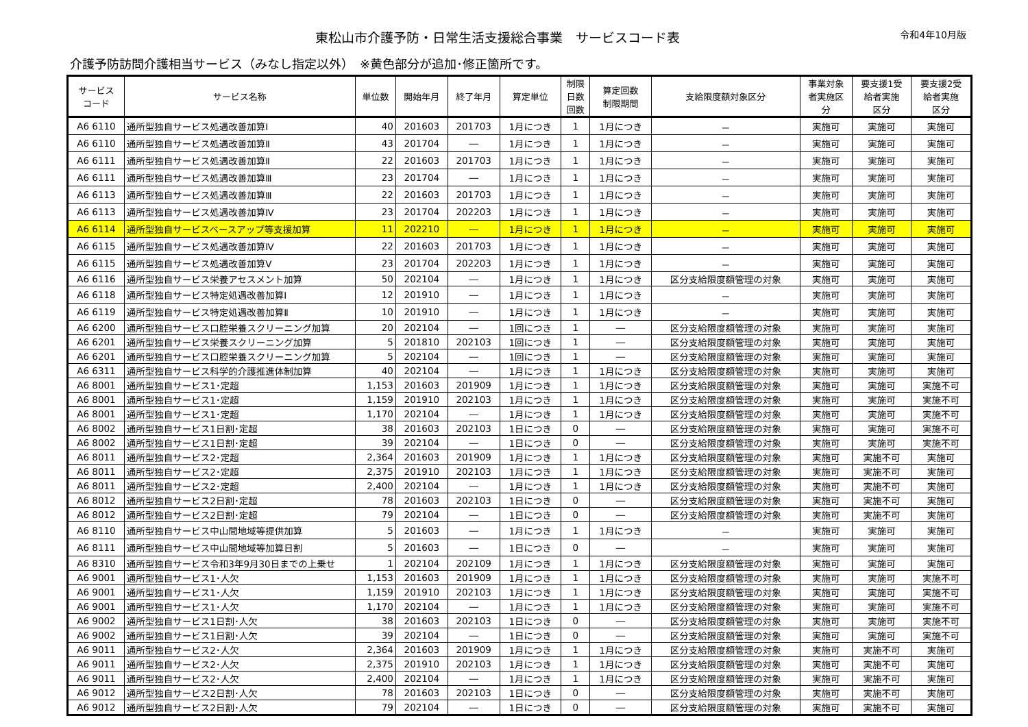東松山市介護予防・日常生活支援総合事業　サービスコード表
令和4年10月版
介護予防訪問介護相当サービス（みなし指定以外）　※黄色部分が追加･修正箇所です。
| サービス コード | サービス名称 | 単位数 | 開始年月 | 終了年月 | 算定単位 | 制限 日数 回数 | 算定回数 制限期間 | 支給限度額対象区分 | 事業対象 者実施区 分 | 要支援1受 給者実施 区分 | 要支援2受 給者実施 区分 |
| --- | --- | --- | --- | --- | --- | --- | --- | --- | --- | --- | --- |
| A6 6110 | 通所型独自サービス処遇改善加算Ⅰ | 40 | 201603 | 201703 | 1月につき | 1 | 1月につき | － | 実施可 | 実施可 | 実施可 |
| A6 6110 | 通所型独自サービス処遇改善加算Ⅱ | 43 | 201704 | ― | 1月につき | 1 | 1月につき | － | 実施可 | 実施可 | 実施可 |
| A6 6111 | 通所型独自サービス処遇改善加算Ⅱ | 22 | 201603 | 201703 | 1月につき | 1 | 1月につき | － | 実施可 | 実施可 | 実施可 |
| A6 6111 | 通所型独自サービス処遇改善加算Ⅲ | 23 | 201704 | ― | 1月につき | 1 | 1月につき | － | 実施可 | 実施可 | 実施可 |
| A6 6113 | 通所型独自サービス処遇改善加算Ⅲ | 22 | 201603 | 201703 | 1月につき | 1 | 1月につき | － | 実施可 | 実施可 | 実施可 |
| A6 6113 | 通所型独自サービス処遇改善加算Ⅳ | 23 | 201704 | 202203 | 1月につき | 1 | 1月につき | － | 実施可 | 実施可 | 実施可 |
| A6 6114 | 通所型独自サービスベースアップ等支援加算 | 11 | 202210 | ― | 1月につき | 1 | 1月につき | － | 実施可 | 実施可 | 実施可 |
| A6 6115 | 通所型独自サービス処遇改善加算Ⅳ | 22 | 201603 | 201703 | 1月につき | 1 | 1月につき | － | 実施可 | 実施可 | 実施可 |
| A6 6115 | 通所型独自サービス処遇改善加算Ⅴ | 23 | 201704 | 202203 | 1月につき | 1 | 1月につき | － | 実施可 | 実施可 | 実施可 |
| A6 6116 | 通所型独自サービス栄養アセスメント加算 | 50 | 202104 | ― | 1月につき | 1 | 1月につき | 区分支給限度額管理の対象 | 実施可 | 実施可 | 実施可 |
| A6 6118 | 通所型独自サービス特定処遇改善加算Ⅰ | 12 | 201910 | ― | 1月につき | 1 | 1月につき | － | 実施可 | 実施可 | 実施可 |
| A6 6119 | 通所型独自サービス特定処遇改善加算Ⅱ | 10 | 201910 | ― | 1月につき | 1 | 1月につき | － | 実施可 | 実施可 | 実施可 |
| A6 6200 | 通所型独自サービス口腔栄養スクリーニング加算 | 20 | 202104 | ― | 1回につき | 1 | ― | 区分支給限度額管理の対象 | 実施可 | 実施可 | 実施可 |
| A6 6201 | 通所型独自サービス栄養スクリーニング加算 | 5 | 201810 | 202103 | 1回につき | 1 | ― | 区分支給限度額管理の対象 | 実施可 | 実施可 | 実施可 |
| A6 6201 | 通所型独自サービス口腔栄養スクリーニング加算 | 5 | 202104 | ― | 1回につき | 1 | ― | 区分支給限度額管理の対象 | 実施可 | 実施可 | 実施可 |
| A6 6311 | 通所型独自サービス科学的介護推進体制加算 | 40 | 202104 | ― | 1月につき | 1 | 1月につき | 区分支給限度額管理の対象 | 実施可 | 実施可 | 実施可 |
| A6 8001 | 通所型独自サービス1･定超 | 1,153 | 201603 | 201909 | 1月につき | 1 | 1月につき | 区分支給限度額管理の対象 | 実施可 | 実施可 | 実施不可 |
| A6 8001 | 通所型独自サービス1･定超 | 1,159 | 201910 | 202103 | 1月につき | 1 | 1月につき | 区分支給限度額管理の対象 | 実施可 | 実施可 | 実施不可 |
| A6 8001 | 通所型独自サービス1･定超 | 1,170 | 202104 | ― | 1月につき | 1 | 1月につき | 区分支給限度額管理の対象 | 実施可 | 実施可 | 実施不可 |
| A6 8002 | 通所型独自サービス1日割･定超 | 38 | 201603 | 202103 | 1日につき | 0 | ― | 区分支給限度額管理の対象 | 実施可 | 実施可 | 実施不可 |
| A6 8002 | 通所型独自サービス1日割･定超 | 39 | 202104 | ― | 1日につき | 0 | ― | 区分支給限度額管理の対象 | 実施可 | 実施可 | 実施不可 |
| A6 8011 | 通所型独自サービス2･定超 | 2,364 | 201603 | 201909 | 1月につき | 1 | 1月につき | 区分支給限度額管理の対象 | 実施可 | 実施不可 | 実施可 |
| A6 8011 | 通所型独自サービス2･定超 | 2,375 | 201910 | 202103 | 1月につき | 1 | 1月につき | 区分支給限度額管理の対象 | 実施可 | 実施不可 | 実施可 |
| A6 8011 | 通所型独自サービス2･定超 | 2,400 | 202104 | ― | 1月につき | 1 | 1月につき | 区分支給限度額管理の対象 | 実施可 | 実施不可 | 実施可 |
| A6 8012 | 通所型独自サービス2日割･定超 | 78 | 201603 | 202103 | 1日につき | 0 | ― | 区分支給限度額管理の対象 | 実施可 | 実施不可 | 実施可 |
| A6 8012 | 通所型独自サービス2日割･定超 | 79 | 202104 | ― | 1日につき | 0 | ― | 区分支給限度額管理の対象 | 実施可 | 実施不可 | 実施可 |
| A6 8110 | 通所型独自サービス中山間地域等提供加算 | 5 | 201603 | ― | 1月につき | 1 | 1月につき | － | 実施可 | 実施可 | 実施可 |
| A6 8111 | 通所型独自サービス中山間地域等加算日割 | 5 | 201603 | ― | 1日につき | 0 | ― | － | 実施可 | 実施可 | 実施可 |
| A6 8310 | 通所型独自サービス令和3年9月30日までの上乗せ | 1 | 202104 | 202109 | 1月につき | 1 | 1月につき | 区分支給限度額管理の対象 | 実施可 | 実施可 | 実施可 |
| A6 9001 | 通所型独自サービス1･人欠 | 1,153 | 201603 | 201909 | 1月につき | 1 | 1月につき | 区分支給限度額管理の対象 | 実施可 | 実施可 | 実施不可 |
| A6 9001 | 通所型独自サービス1･人欠 | 1,159 | 201910 | 202103 | 1月につき | 1 | 1月につき | 区分支給限度額管理の対象 | 実施可 | 実施可 | 実施不可 |
| A6 9001 | 通所型独自サービス1･人欠 | 1,170 | 202104 | ― | 1月につき | 1 | 1月につき | 区分支給限度額管理の対象 | 実施可 | 実施可 | 実施不可 |
| A6 9002 | 通所型独自サービス1日割･人欠 | 38 | 201603 | 202103 | 1日につき | 0 | ― | 区分支給限度額管理の対象 | 実施可 | 実施可 | 実施不可 |
| A6 9002 | 通所型独自サービス1日割･人欠 | 39 | 202104 | ― | 1日につき | 0 | ― | 区分支給限度額管理の対象 | 実施可 | 実施可 | 実施不可 |
| A6 9011 | 通所型独自サービス2･人欠 | 2,364 | 201603 | 201909 | 1月につき | 1 | 1月につき | 区分支給限度額管理の対象 | 実施可 | 実施不可 | 実施可 |
| A6 9011 | 通所型独自サービス2･人欠 | 2,375 | 201910 | 202103 | 1月につき | 1 | 1月につき | 区分支給限度額管理の対象 | 実施可 | 実施不可 | 実施可 |
| A6 9011 | 通所型独自サービス2･人欠 | 2,400 | 202104 | ― | 1月につき | 1 | 1月につき | 区分支給限度額管理の対象 | 実施可 | 実施不可 | 実施可 |
| A6 9012 | 通所型独自サービス2日割･人欠 | 78 | 201603 | 202103 | 1日につき | 0 | ― | 区分支給限度額管理の対象 | 実施可 | 実施不可 | 実施可 |
| A6 9012 | 通所型独自サービス2日割･人欠 | 79 | 202104 | ― | 1日につき | 0 | ― | 区分支給限度額管理の対象 | 実施可 | 実施不可 | 実施可 |